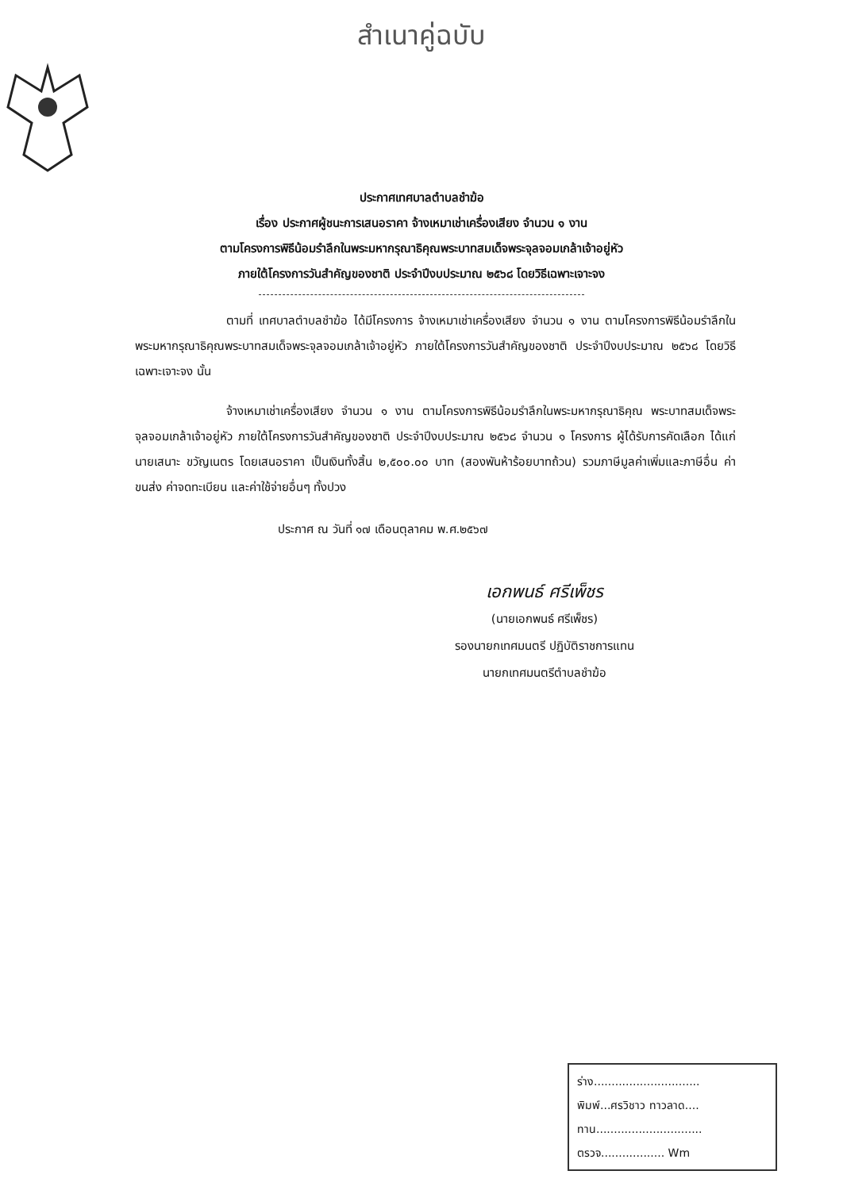สำเนาคู่ฉบับ
ประกาศเทศบาลตำบลชำฆ้อ
เรื่อง ประกาศผู้ชนะการเสนอราคา จ้างเหมาเช่าเครื่องเสียง จำนวน ๑ งาน
ตามโครงการพิธีน้อมรำลึกในพระมหากรุณาธิคุณพระบาทสมเด็จพระจุลจอมเกล้าเจ้าอยู่หัว
ภายใต้โครงการวันสำคัญของชาติ ประจำปีงบประมาณ ๒๕๖๘ โดยวิธีเฉพาะเจาะจง
ตามที่ เทศบาลตำบลชำฆ้อ ได้มีโครงการ จ้างเหมาเช่าเครื่องเสียง จำนวน ๑ งาน ตามโครงการพิธีน้อมรำลึกในพระมหากรุณาธิคุณพระบาทสมเด็จพระจุลจอมเกล้าเจ้าอยู่หัว ภายใต้โครงการวันสำคัญของชาติ ประจำปีงบประมาณ ๒๕๖๘ โดยวิธีเฉพาะเจาะจง นั้น
จ้างเหมาเช่าเครื่องเสียง จำนวน ๑ งาน ตามโครงการพิธีน้อมรำลึกในพระมหากรุณาธิคุณ พระบาทสมเด็จพระจุลจอมเกล้าเจ้าอยู่หัว ภายใต้โครงการวันสำคัญของชาติ ประจำปีงบประมาณ ๒๕๖๘ จำนวน ๑ โครงการ ผู้ได้รับการคัดเลือก ได้แก่ นายเสนาะ ขวัญเนตร โดยเสนอราคา เป็นเงินทั้งสิ้น ๒,๕๐๐.๐๐ บาท (สองพันห้าร้อยบาทถ้วน) รวมภาษีมูลค่าเพิ่มและภาษีอื่น ค่าขนส่ง ค่าจดทะเบียน และค่าใช้จ่ายอื่นๆ ทั้งปวง
ประกาศ ณ วันที่ ๑๗ เดือนตุลาคม พ.ศ.๒๕๖๗
เอกพนธ์ ศรีเพ็ชร
(นายเอกพนธ์ ศรีเพ็ชร)
รองนายกเทศมนตรี ปฏิบัติราชการแทน
นายกเทศมนตรีตำบลชำฆ้อ
ร่าง..............................
พิมพ์...ศรวิชาว ทาวลาด....
ทาน..............................
ตรวจ.................. Wm